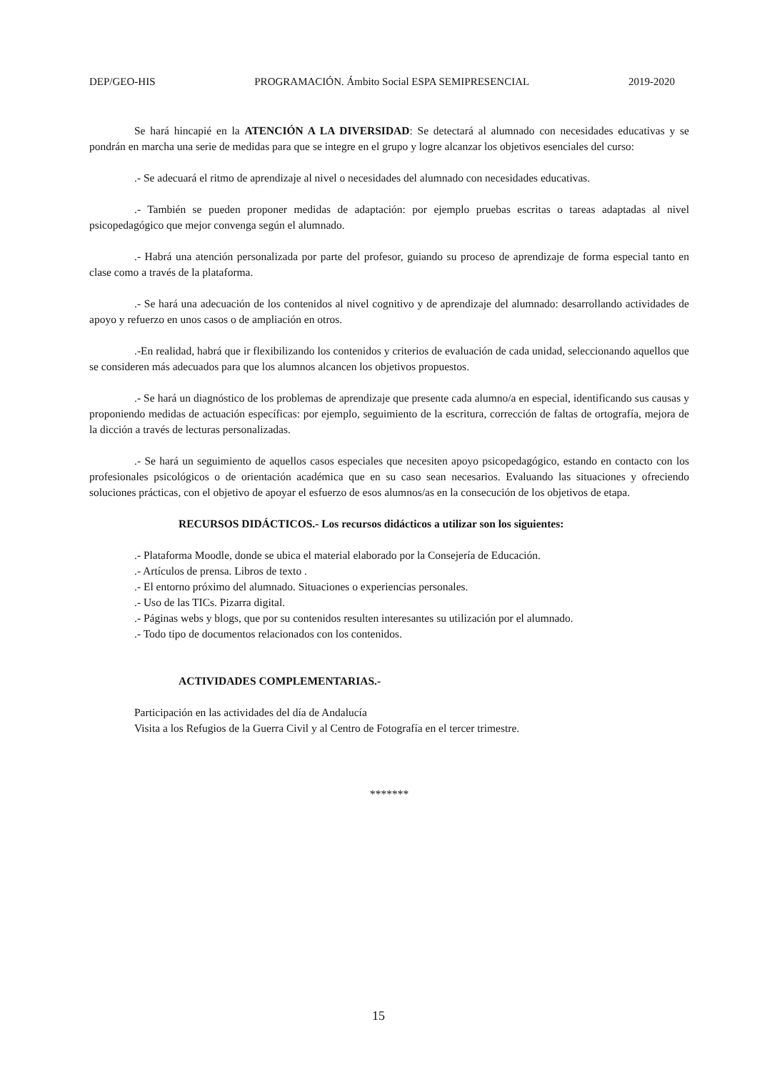DEP/GEO-HIS PROGRAMACIÓN. Ámbito Social ESPA SEMIPRESENCIAL 2019-2020
Se hará hincapié en la ATENCIÓN A LA DIVERSIDAD: Se detectará al alumnado con necesidades educativas y se pondrán en marcha una serie de medidas para que se integre en el grupo y logre alcanzar los objetivos esenciales del curso:
.- Se adecuará el ritmo de aprendizaje al nivel o necesidades del alumnado con necesidades educativas.
.- También se pueden proponer medidas de adaptación: por ejemplo pruebas escritas o tareas adaptadas al nivel psicopedagógico que mejor convenga según el alumnado.
.- Habrá una atención personalizada por parte del profesor, guiando su proceso de aprendizaje de forma especial tanto en clase como a través de la plataforma.
.- Se hará una adecuación de los contenidos al nivel cognitivo y de aprendizaje del alumnado: desarrollando actividades de apoyo y refuerzo en unos casos o de ampliación en otros.
.-En realidad, habrá que ir flexibilizando los contenidos y criterios de evaluación de cada unidad, seleccionando aquellos que se consideren más adecuados para que los alumnos alcancen los objetivos propuestos.
.- Se hará un diagnóstico de los problemas de aprendizaje que presente cada alumno/a en especial, identificando sus causas y proponiendo medidas de actuación específicas: por ejemplo, seguimiento de la escritura, corrección de faltas de ortografía, mejora de la dicción a través de lecturas personalizadas.
.- Se hará un seguimiento de aquellos casos especiales que necesiten apoyo psicopedagógico, estando en contacto con los profesionales psicológicos o de orientación académica que en su caso sean necesarios. Evaluando las situaciones y ofreciendo soluciones prácticas, con el objetivo de apoyar el esfuerzo de esos alumnos/as en la consecución de los objetivos de etapa.
RECURSOS DIDÁCTICOS.- Los recursos didácticos a utilizar son los siguientes:
.- Plataforma Moodle, donde se ubica el material elaborado por la Consejería de Educación.
.- Artículos de prensa. Libros de texto .
.- El entorno próximo del alumnado. Situaciones o experiencias personales.
.- Uso de las TICs. Pizarra digital.
.- Páginas webs y blogs, que por su contenidos resulten interesantes su utilización por el alumnado.
.- Todo tipo de documentos relacionados con los contenidos.
ACTIVIDADES COMPLEMENTARIAS.-
Participación en las actividades del día de Andalucía
Visita a los Refugios de la Guerra Civil y al Centro de Fotografía en el tercer trimestre.
*******
15